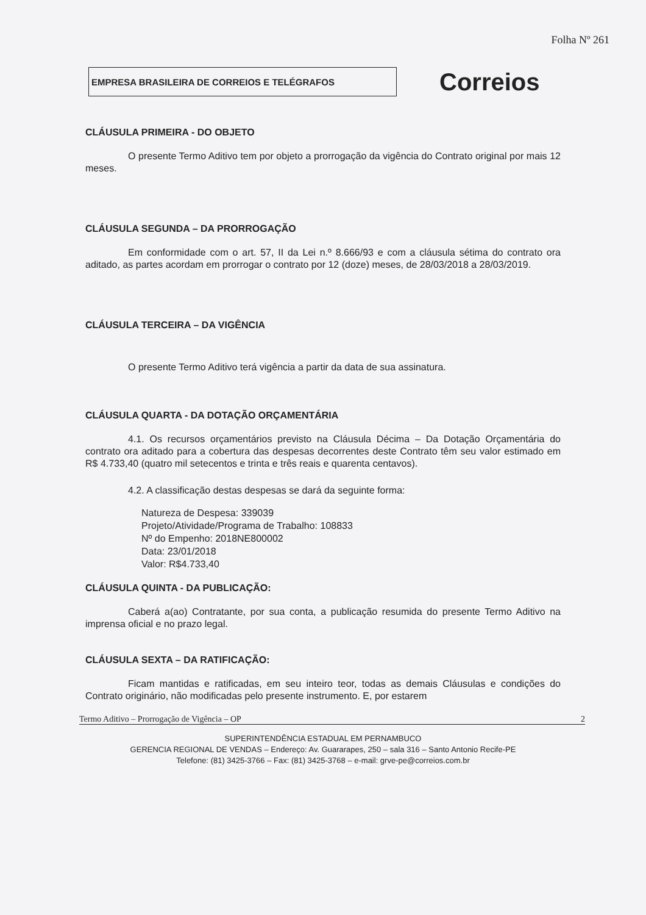Folha Nº 261
EMPRESA BRASILEIRA DE CORREIOS E TELÉGRAFOS
Correios
CLÁUSULA PRIMEIRA - DO OBJETO
O presente Termo Aditivo tem por objeto a prorrogação da vigência do Contrato original por mais 12 meses.
CLÁUSULA SEGUNDA – DA PRORROGAÇÃO
Em conformidade com o art. 57, II da Lei n.º 8.666/93 e com a cláusula sétima do contrato ora aditado, as partes acordam em prorrogar o contrato por 12 (doze) meses, de 28/03/2018 a 28/03/2019.
CLÁUSULA TERCEIRA – DA VIGÊNCIA
O presente Termo Aditivo terá vigência a partir da data de sua assinatura.
CLÁUSULA QUARTA - DA DOTAÇÃO ORÇAMENTÁRIA
4.1. Os recursos orçamentários previsto na Cláusula Décima – Da Dotação Orçamentária do contrato ora aditado para a cobertura das despesas decorrentes deste Contrato têm seu valor estimado em R$ 4.733,40 (quatro mil setecentos e trinta e três reais e quarenta centavos).
4.2. A classificação destas despesas se dará da seguinte forma:
Natureza de Despesa: 339039
Projeto/Atividade/Programa de Trabalho: 108833
Nº do Empenho: 2018NE800002
Data: 23/01/2018
Valor: R$4.733,40
CLÁUSULA QUINTA - DA PUBLICAÇÃO:
Caberá a(ao) Contratante, por sua conta, a publicação resumida do presente Termo Aditivo na imprensa oficial e no prazo legal.
CLÁUSULA SEXTA – DA RATIFICAÇÃO:
Ficam mantidas e ratificadas, em seu inteiro teor, todas as demais Cláusulas e condições do Contrato originário, não modificadas pelo presente instrumento. E, por estarem
Termo Aditivo – Prorrogação de Vigência – OP 2
SUPERINTENDÊNCIA ESTADUAL EM PERNAMBUCO
GERENCIA REGIONAL DE VENDAS – Endereço: Av. Guararapes, 250 – sala 316 – Santo Antonio Recife-PE
Telefone: (81) 3425-3766 – Fax: (81) 3425-3768 – e-mail: grve-pe@correios.com.br